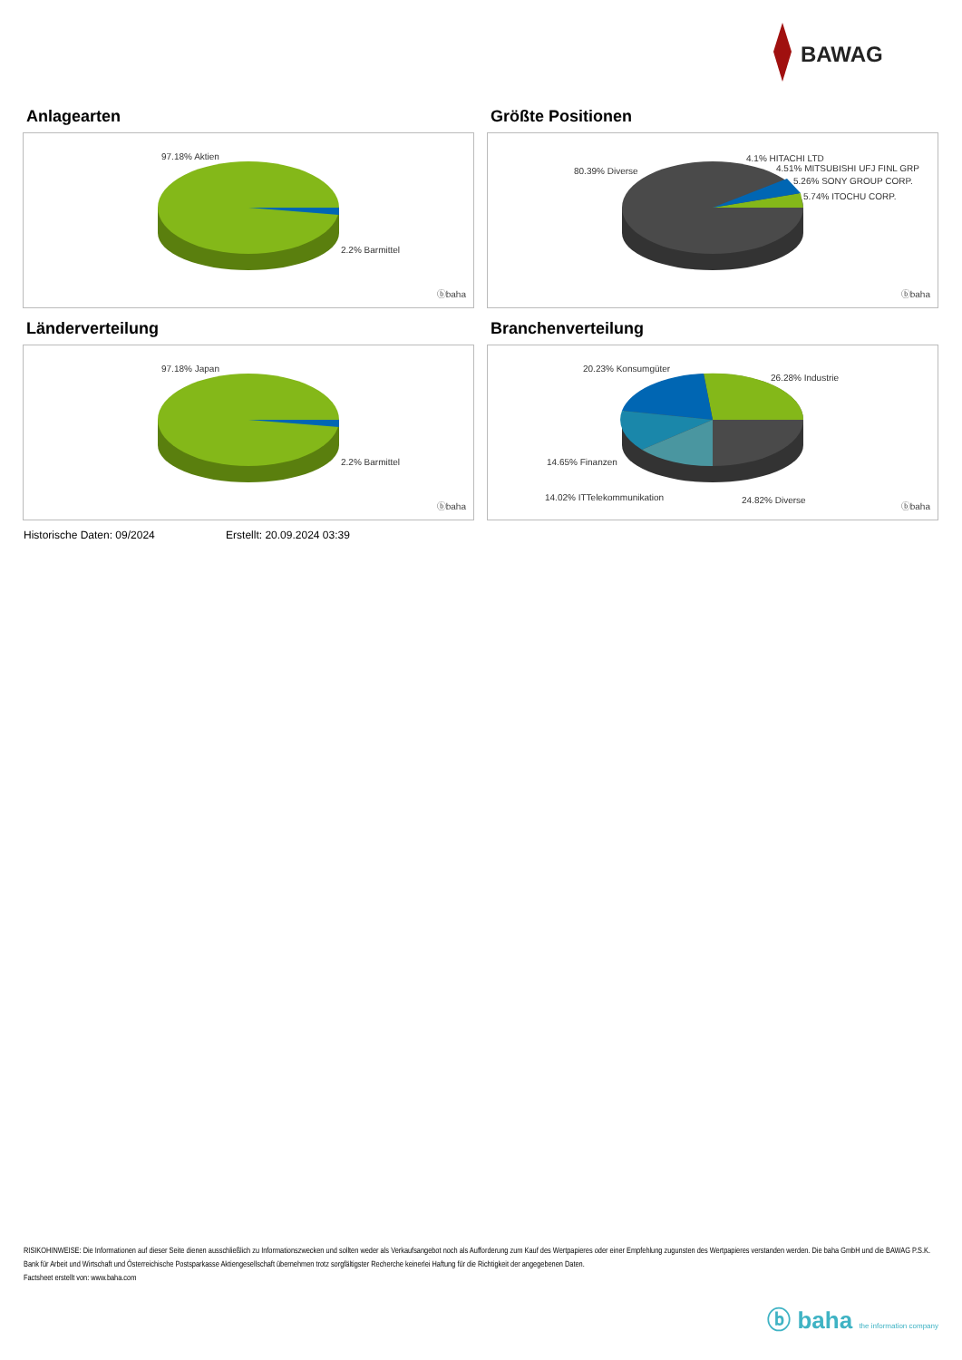BAWAG
Anlagearten
97.18% Aktien
2.2% Barmittel
ⓑbaha
Größte Positionen
80.39% Diverse
4.1% HITACHI LTD
4.51% MITSUBISHI UFJ FINL GRP
5.26% SONY GROUP CORP.
5.74% ITOCHU CORP.
ⓑbaha
Länderverteilung
97.18% Japan
2.2% Barmittel
ⓑbaha
Branchenverteilung
20.23% Konsumgüter
26.28% Industrie
14.65% Finanzen
14.02% ITTelekommunikation 24.82% Diverse
ⓑbaha
Historische Daten: 09/2024 Erstellt: 20.09.2024 03:39
RISIKOHINWEISE: Die Informationen auf dieser Seite dienen ausschließlich zu Informationszwecken und sollten weder als Verkaufsangebot noch als Aufforderung zum Kauf des Wertpapieres oder einer Empfehlung zugunsten des Wertpapieres verstanden werden. Die baha GmbH und die BAWAG P.S.K. Bank für Arbeit und Wirtschaft und Österreichische Postsparkasse Aktiengesellschaft übernehmen trotz sorgfältigster Recherche keinerlei Haftung für die Richtigkeit der angegebenen Daten.
Factsheet erstellt von: www.baha.com
ⓑ baha the information company